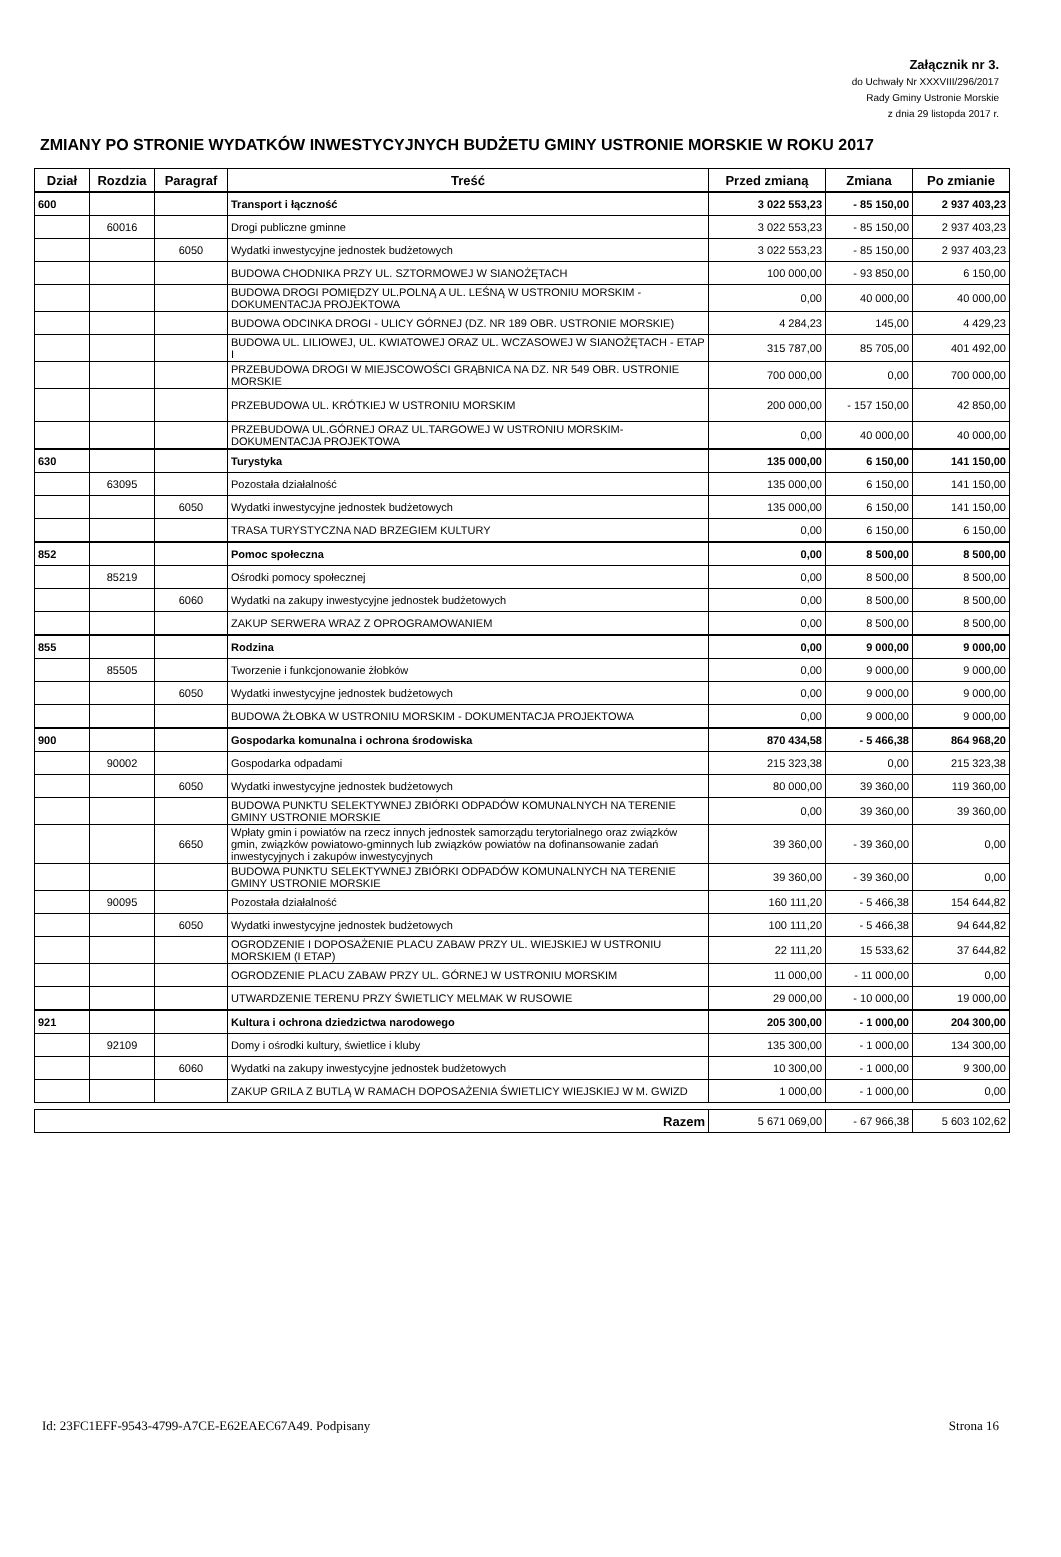Załącznik nr 3.
do Uchwały Nr XXXVIII/296/2017
Rady Gminy Ustronie Morskie
z dnia 29 listopda 2017 r.
ZMIANY PO STRONIE WYDATKÓW INWESTYCYJNYCH BUDŻETU GMINY USTRONIE MORSKIE W ROKU 2017
| Dział | Rozdzia | Paragraf | Treść | Przed zmianą | Zmiana | Po zmianie |
| --- | --- | --- | --- | --- | --- | --- |
| 600 | | | Transport i łączność | 3 022 553,23 | - 85 150,00 | 2 937 403,23 |
| | 60016 | | Drogi publiczne gminne | 3 022 553,23 | - 85 150,00 | 2 937 403,23 |
| | | 6050 | Wydatki inwestycyjne jednostek budżetowych | 3 022 553,23 | - 85 150,00 | 2 937 403,23 |
| | | | BUDOWA CHODNIKA PRZY UL. SZTORMOWEJ W SIANOŻĘTACH | 100 000,00 | - 93 850,00 | 6 150,00 |
| | | | BUDOWA DROGI POMIĘDZY UL.POLNĄ A UL. LEŚNĄ W USTRONIU MORSKIM -DOKUMENTACJA PROJEKTOWA | 0,00 | 40 000,00 | 40 000,00 |
| | | | BUDOWA ODCINKA DROGI - ULICY GÓRNEJ (DZ. NR 189 OBR. USTRONIE MORSKIE) | 4 284,23 | 145,00 | 4 429,23 |
| | | | BUDOWA UL. LILIOWEJ, UL. KWIATOWEJ ORAZ UL. WCZASOWEJ W SIANOŻĘTACH - ETAP I | 315 787,00 | 85 705,00 | 401 492,00 |
| | | | PRZEBUDOWA DROGI W MIEJSCOWOŚCI GRĄBNICA NA DZ. NR 549 OBR. USTRONIE MORSKIE | 700 000,00 | 0,00 | 700 000,00 |
| | | | PRZEBUDOWA UL. KRÓTKIEJ W USTRONIU MORSKIM | 200 000,00 | - 157 150,00 | 42 850,00 |
| | | | PRZEBUDOWA UL.GÓRNEJ ORAZ UL.TARGOWEJ W USTRONIU MORSKIM-DOKUMENTACJA PROJEKTOWA | 0,00 | 40 000,00 | 40 000,00 |
| 630 | | | Turystyka | 135 000,00 | 6 150,00 | 141 150,00 |
| | 63095 | | Pozostała działalność | 135 000,00 | 6 150,00 | 141 150,00 |
| | | 6050 | Wydatki inwestycyjne jednostek budżetowych | 135 000,00 | 6 150,00 | 141 150,00 |
| | | | TRASA TURYSTYCZNA NAD BRZEGIEM KULTURY | 0,00 | 6 150,00 | 6 150,00 |
| 852 | | | Pomoc społeczna | 0,00 | 8 500,00 | 8 500,00 |
| | 85219 | | Ośrodki pomocy społecznej | 0,00 | 8 500,00 | 8 500,00 |
| | | 6060 | Wydatki na zakupy inwestycyjne jednostek budżetowych | 0,00 | 8 500,00 | 8 500,00 |
| | | | ZAKUP SERWERA WRAZ Z OPROGRAMOWANIEM | 0,00 | 8 500,00 | 8 500,00 |
| 855 | | | Rodzina | 0,00 | 9 000,00 | 9 000,00 |
| | 85505 | | Tworzenie i funkcjonowanie żłobków | 0,00 | 9 000,00 | 9 000,00 |
| | | 6050 | Wydatki inwestycyjne jednostek budżetowych | 0,00 | 9 000,00 | 9 000,00 |
| | | | BUDOWA ŻŁOBKA W USTRONIU MORSKIM - DOKUMENTACJA PROJEKTOWA | 0,00 | 9 000,00 | 9 000,00 |
| 900 | | | Gospodarka komunalna i ochrona środowiska | 870 434,58 | - 5 466,38 | 864 968,20 |
| | 90002 | | Gospodarka odpadami | 215 323,38 | 0,00 | 215 323,38 |
| | | 6050 | Wydatki inwestycyjne jednostek budżetowych | 80 000,00 | 39 360,00 | 119 360,00 |
| | | | BUDOWA PUNKTU SELEKTYWNEJ ZBIÓRKI ODPADÓW KOMUNALNYCH NA TERENIE GMINY USTRONIE MORSKIE | 0,00 | 39 360,00 | 39 360,00 |
| | | 6650 | Wpłaty gmin i powiatów na rzecz innych jednostek samorządu terytorialnego oraz związków gmin, związków powiatowo-gminnych lub związków powiatów na dofinansowanie zadań inwestycyjnych i zakupów inwestycyjnych | 39 360,00 | - 39 360,00 | 0,00 |
| | | | BUDOWA PUNKTU SELEKTYWNEJ ZBIÓRKI ODPADÓW KOMUNALNYCH NA TERENIE GMINY USTRONIE MORSKIE | 39 360,00 | - 39 360,00 | 0,00 |
| | 90095 | | Pozostała działalność | 160 111,20 | - 5 466,38 | 154 644,82 |
| | | 6050 | Wydatki inwestycyjne jednostek budżetowych | 100 111,20 | - 5 466,38 | 94 644,82 |
| | | | OGRODZENIE I DOPOSAŻENIE PLACU ZABAW PRZY UL. WIEJSKIEJ W USTRONIU MORSKIEM (I ETAP) | 22 111,20 | 15 533,62 | 37 644,82 |
| | | | OGRODZENIE PLACU ZABAW PRZY UL. GÓRNEJ W USTRONIU MORSKIM | 11 000,00 | - 11 000,00 | 0,00 |
| | | | UTWARDZENIE TERENU PRZY ŚWIETLICY MELMAK W RUSOWIE | 29 000,00 | - 10 000,00 | 19 000,00 |
| 921 | | | Kultura i ochrona dziedzictwa narodowego | 205 300,00 | - 1 000,00 | 204 300,00 |
| | 92109 | | Domy i ośrodki kultury, świetlice i kluby | 135 300,00 | - 1 000,00 | 134 300,00 |
| | | 6060 | Wydatki na zakupy inwestycyjne jednostek budżetowych | 10 300,00 | - 1 000,00 | 9 300,00 |
| | | | ZAKUP GRILA Z BUTLĄ W RAMACH DOPOSAŻENIA ŚWIETLICY WIEJSKIEJ W M. GWIZD | 1 000,00 | - 1 000,00 | 0,00 |
| Razem | 5 671 069,00 | - 67 966,38 | 5 603 102,62 |
Id: 23FC1EFF-9543-4799-A7CE-E62EAEC67A49. Podpisany Strona 16